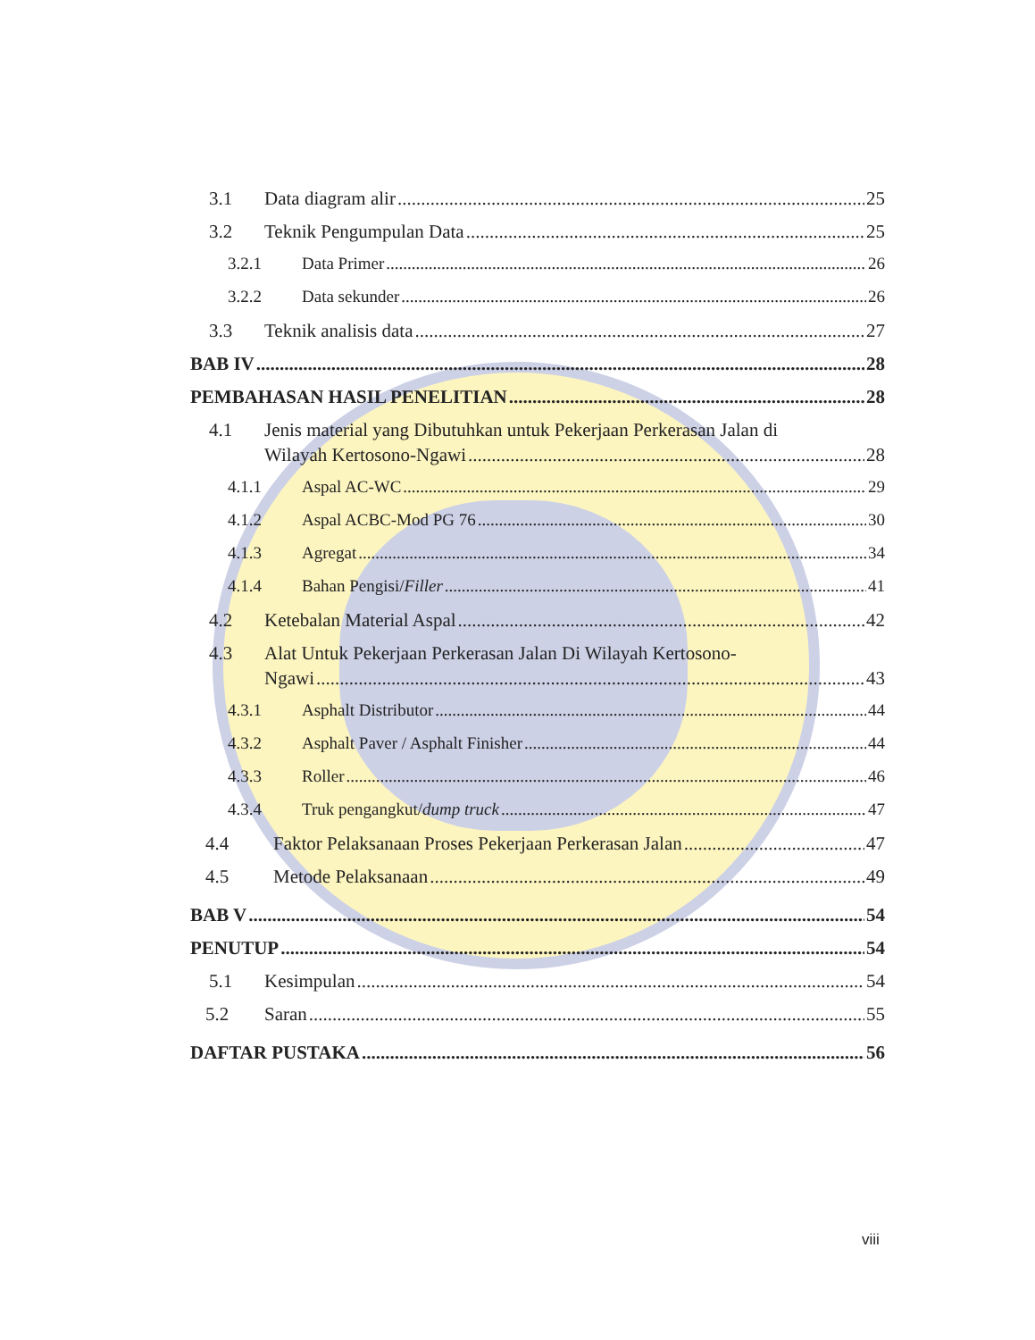3.1 Data diagram alir 25
3.2 Teknik Pengumpulan Data 25
3.2.1 Data Primer 26
3.2.2 Data sekunder 26
3.3 Teknik analisis data 27
BAB IV 28
PEMBAHASAN HASIL PENELITIAN 28
4.1 Jenis material yang Dibutuhkan untuk Pekerjaan Perkerasan Jalan di
Wilayah Kertosono-Ngawi 28
4.1.1 Aspal AC-WC 29
4.1.2 Aspal ACBC-Mod PG 76 30
4.1.3 Agregat 34
4.1.4 Bahan Pengisi/Filler 41
4.2 Ketebalan Material Aspal 42
4.3 Alat Untuk Pekerjaan Perkerasan Jalan Di Wilayah Kertosono-
Ngawi 43
4.3.1 Asphalt Distributor 44
4.3.2 Asphalt Paver / Asphalt Finisher 44
4.3.3 Roller 46
4.3.4 Truk pengangkut/dump truck 47
4.4 Faktor Pelaksanaan Proses Pekerjaan Perkerasan Jalan 47
4.5 Metode Pelaksanaan 49
BAB V 54
PENUTUP 54
5.1 Kesimpulan 54
5.2 Saran 55
DAFTAR PUSTAKA 56
viii